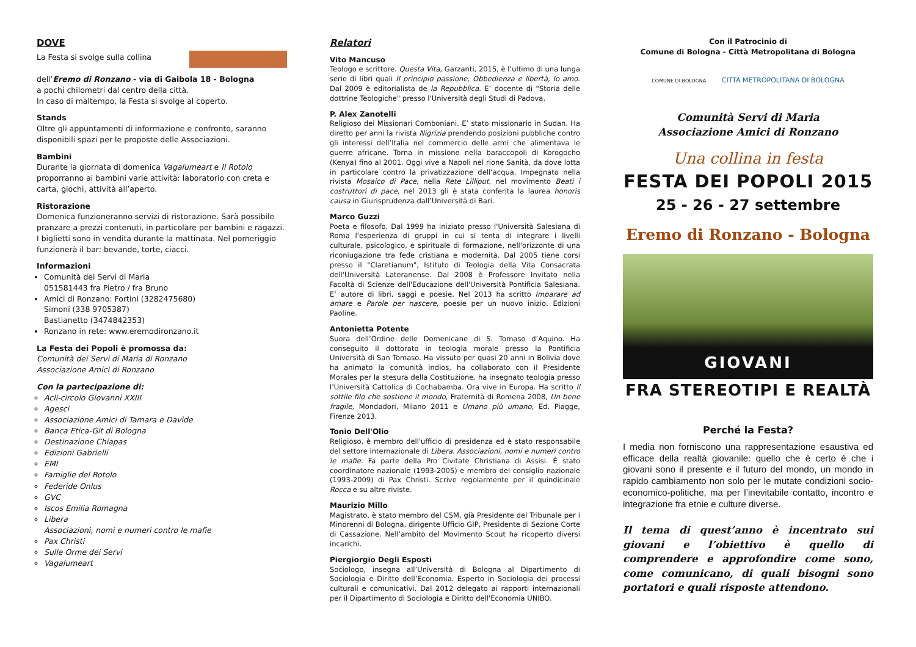DOVE
La Festa si svolge sulla collina
dell’Eremo di Ronzano - via di Gaibola 18 - Bologna
a pochi chilometri dal centro della città.
In caso di maltempo, la Festa si svolge al coperto.
Stands
Oltre gli appuntamenti di informazione e confronto, saranno disponibili spazi per le proposte delle Associazioni.
Bambini
Durante la giornata di domenica Vagalumeart e Il Rotolo proporranno ai bambini varie attività: laboratorio con creta e carta, giochi, attività all’aperto.
Ristorazione
Domenica funzioneranno servizi di ristorazione. Sarà possibile pranzare a prezzi contenuti, in particolare per bambini e ragazzi. I biglietti sono in vendita durante la mattinata. Nel pomeriggio funzionerà il bar: bevande, torte, ciacci.
Informazioni
Comunità dei Servi di Maria
051581443 fra Pietro / fra Bruno
Amici di Ronzano: Fortini (3282475680)
Simoni (338 9705387)
Bastianetto (3474842353)
Ronzano in rete: www.eremodironzano.it
La Festa dei Popoli è promossa da:
Comunità dei Servi di Maria di Ronzano
Associazione Amici di Ronzano
Con la partecipazione di:
Acli-circolo Giovanni XXIII
Agesci
Associazione Amici di Tamara e Davide
Banca Etica-Git di Bologna
Destinazione Chiapas
Edizioni Gabrielli
EMI
Famiglie del Rotolo
Federide Onlus
GVC
Iscos Emilia Romagna
Libera
Associazioni, nomi e numeri contro le mafie
Pax Christi
Sulle Orme dei Servi
Vagalumeart
Relatori
Vito Mancuso
Teologo e scrittore. Questa Vita, Garzanti, 2015, è l’ultimo di una lunga serie di libri quali Il principio passione, Obbedienza e libertà, Io amo. Dal 2009 è editorialista de la Repubblica. E’ docente di "Storia delle dottrine Teologiche" presso l'Università degli Studi di Padova.
P. Alex Zanotelli
Religioso dei Missionari Comboniani. E’ stato missionario in Sudan. Ha diretto per anni la rivista Nigrizia prendendo posizioni pubbliche contro gli interessi dell’Italia nel commercio delle armi che alimentava le guerre africane. Torna in missione nella baraccopoli di Korogocho (Kenya) fino al 2001. Oggi vive a Napoli nel rione Sanità, da dove lotta in particolare contro la privatizzazione dell’acqua. Impegnato nella rivista Mosaico di Pace, nella Rete Lilliput, nel movimento Beati i costruttori di pace, nel 2013 gli è stata conferita la laurea honoris causa in Giurisprudenza dall’Università di Bari.
Marco Guzzi
Poeta e filosofo. Dal 1999 ha iniziato presso l'Università Salesiana di Roma l'esperienza di gruppi in cui si tenta di integrare i livelli culturale, psicologico, e spirituale di formazione, nell'orizzonte di una riconiugazione tra fede cristiana e modernità. Dal 2005 tiene corsi presso il "Claretianum", Istituto di Teologia della Vita Consacrata dell'Università Lateranense. Dal 2008 è Professore Invitato nella Facoltà di Scienze dell'Educazione dell'Università Pontificia Salesiana. E’ autore di libri, saggi e poesie. Nel 2013 ha scritto Imparare ad amare e Parole per nascere, poesie per un nuovo inizio, Edizioni Paoline.
Antonietta Potente
Suora dell’Ordine delle Domenicane di S. Tomaso d’Aquino. Ha conseguito il dottorato in teologia morale presso la Pontificia Università di San Tomaso. Ha vissuto per quasi 20 anni in Bolivia dove ha animato la comunità indios, ha collaborato con il Presidente Morales per la stesura della Costituzione, ha insegnato teologia presso l’Università Cattolica di Cochabamba. Ora vive in Europa. Ha scritto Il sottile filo che sostiene il mondo, Fraternità di Romena 2008, Un bene fragile, Mondadori, Milano 2011 e Umano più umano, Ed. Piagge, Firenze 2013.
Tonio Dell'Olio
Religioso, è membro dell'ufficio di presidenza ed è stato responsabile del settore internazionale di Libera. Associazioni, nomi e numeri contro le mafie. Fa parte della Pro Civitate Christiana di Assisi. È stato coordinatore nazionale (1993-2005) e membro del consiglio nazionale (1993-2009) di Pax Christi. Scrive regolarmente per il quindicinale Rocca e su altre riviste.
Maurizio Millo
Magistrato, è stato membro del CSM, già Presidente del Tribunale per i Minorenni di Bologna, dirigente Ufficio GIP, Presidente di Sezione Corte di Cassazione. Nell’ambito del Movimento Scout ha ricoperto diversi incarichi.
Piergiorgio Degli Esposti
Sociologo, insegna all’Università di Bologna al Dipartimento di Sociologia e Diritto dell’Economia. Esperto in Sociologia dei processi culturali e comunicativi. Dal 2012 delegato ai rapporti internazionali per il Dipartimento di Sociologia e Diritto dell'Economia UNIBO.
Con il Patrocinio di
Comune di Bologna - Città Metropolitana di Bologna
COMUNE DI BOLOGNA CITTÀ METROPOLITANA DI BOLOGNA
Comunità Servi di Maria
Associazione Amici di Ronzano
Una collina in festa
FESTA DEI POPOLI 2015
25 - 26 - 27 settembre
Eremo di Ronzano - Bologna
GIOVANI
FRA STEREOTIPI E REALTÀ
Perché la Festa?
I media non forniscono una rappresentazione esaustiva ed efficace della realtà giovanile: quello che è certo è che i giovani sono il presente e il futuro del mondo, un mondo in rapido cambiamento non solo per le mutate condizioni socio-economico-politiche, ma per l’inevitabile contatto, incontro e integrazione fra etnie e culture diverse.
Il tema di quest’anno è incentrato sui giovani e l’obiettivo è quello di comprendere e approfondire come sono, come comunicano, di quali bisogni sono portatori e quali risposte attendono.